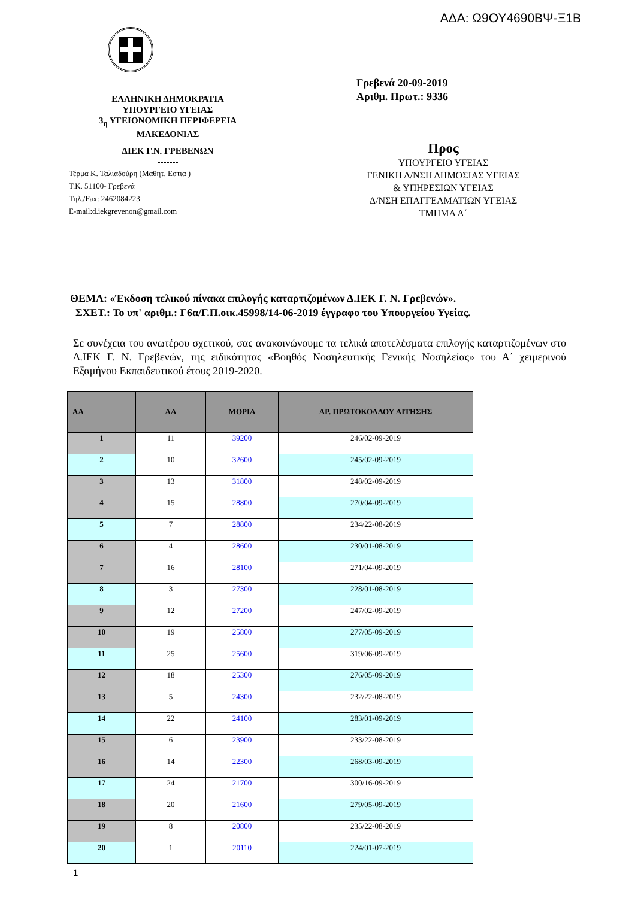ΑΔΑ: Ω9ΟΥ4690ΒΨ-Ξ1Β
ΕΛΛΗΝΙΚΗ ΔΗΜΟΚΡΑΤΙΑ
ΥΠΟΥΡΓΕΙΟ ΥΓΕΙΑΣ
3<sub>η</sub> ΥΓΕΙΟΝΟΜΙΚΗ ΠΕΡΙΦΕΡΕΙΑ
ΜΑΚΕΔΟΝΙΑΣ
ΔΙΕΚ Γ.Ν. ΓΡΕΒΕΝΩΝ
-------
Τέρμα Κ. Ταλιαδούρη (Μαθητ. Εστια )
Τ.Κ. 51100- Γρεβενά
Τηλ./Fax: 2462084223
E-mail:d.iekgrevenon@gmail.com
Γρεβενά 20-09-2019
Αριθμ. Πρωτ.: 9336
Προς
ΥΠΟΥΡΓΕΙΟ ΥΓΕΙΑΣ
ΓΕΝΙΚΗ Δ/ΝΣΗ ΔΗΜΟΣΙΑΣ ΥΓΕΙΑΣ
& ΥΠΗΡΕΣΙΩΝ ΥΓΕΙΑΣ
Δ/ΝΣΗ ΕΠΑΓΓΕΛΜΑΤΙΩΝ ΥΓΕΙΑΣ
ΤΜΗΜΑ Α΄
ΘΕΜΑ: «Έκδοση τελικού πίνακα επιλογής καταρτιζομένων Δ.ΙΕΚ Γ. Ν. Γρεβενών».
ΣΧΕΤ.: Το υπ' αριθμ.: Γ6α/Γ.Π.οικ.45998/14-06-2019 έγγραφο του Υπουργείου Υγείας.
Σε συνέχεια του ανωτέρου σχετικού, σας ανακοινώνουμε τα τελικά αποτελέσματα επιλογής καταρτιζομένων στο Δ.ΙΕΚ Γ. Ν. Γρεβενών, της ειδικότητας «Βοηθός Νοσηλευτικής Γενικής Νοσηλείας» του Α΄ χειμερινού Εξαμήνου Εκπαιδευτικού έτους 2019-2020.
| ΑΑ | ΑΑ | ΜΟΡΙΑ | ΑΡ. ΠΡΩΤΟΚΟΛΛΟΥ ΑΙΤΗΣΗΣ |
| --- | --- | --- | --- |
| 1 | 11 | 39200 | 246/02-09-2019 |
| 2 | 10 | 32600 | 245/02-09-2019 |
| 3 | 13 | 31800 | 248/02-09-2019 |
| 4 | 15 | 28800 | 270/04-09-2019 |
| 5 | 7 | 28800 | 234/22-08-2019 |
| 6 | 4 | 28600 | 230/01-08-2019 |
| 7 | 16 | 28100 | 271/04-09-2019 |
| 8 | 3 | 27300 | 228/01-08-2019 |
| 9 | 12 | 27200 | 247/02-09-2019 |
| 10 | 19 | 25800 | 277/05-09-2019 |
| 11 | 25 | 25600 | 319/06-09-2019 |
| 12 | 18 | 25300 | 276/05-09-2019 |
| 13 | 5 | 24300 | 232/22-08-2019 |
| 14 | 22 | 24100 | 283/01-09-2019 |
| 15 | 6 | 23900 | 233/22-08-2019 |
| 16 | 14 | 22300 | 268/03-09-2019 |
| 17 | 24 | 21700 | 300/16-09-2019 |
| 18 | 20 | 21600 | 279/05-09-2019 |
| 19 | 8 | 20800 | 235/22-08-2019 |
| 20 | 1 | 20110 | 224/01-07-2019 |
1